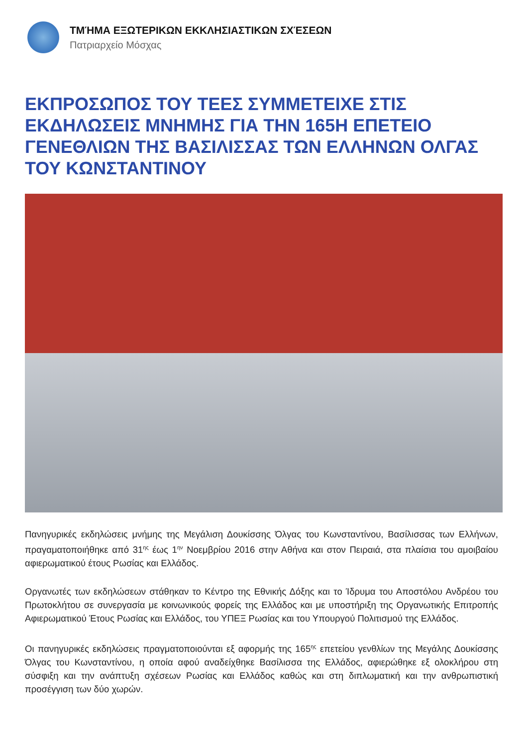ΤΜΉΜΑ ΕΞΩΤΕΡΙΚΩΝ ΕΚΚΛΗΣΙΑΣΤΙΚΩΝ ΣΧΈΣΕΩΝ
Πατριαρχείο Μόσχας
ΕΚΠΡΟΣΩΠΟΣ ΤΟΥ ΤΕΕΣ ΣΥΜΜΕΤΕΙΧΕ ΣΤΙΣ ΕΚΔΗΛΩΣΕΙΣ ΜΝΗΜΗΣ ΓΙΑ ΤΗΝ 165Η ΕΠΕΤΕΙΟ ΓΕΝΕΘΛΙΩΝ ΤΗΣ ΒΑΣΙΛΙΣΣΑΣ ΤΩΝ ΕΛΛΗΝΩΝ ΟΛΓΑΣ ΤΟΥ ΚΩΝΣΤΑΝΤΙΝΟΥ
Πανηγυρικές εκδηλώσεις μνήμης της Μεγάλιση Δουκίσσης Όλγας του Κωνσταντίνου, Βασίλισσας των Ελλήνων, πραγαματοποιήθηκε από 31<sup>ης</sup> έως 1<sup>ην</sup> Νοεμβρίου 2016 στην Αθήνα και στον Πειραιά, στα πλαίσια του αμοιβαίου αφιερωματικού έτους Ρωσίας και Ελλάδος.
Οργανωτές των εκδηλώσεων στάθηκαν το Κέντρο της Εθνικής Δόξης και το Ίδρυμα του Αποστόλου Ανδρέου του Πρωτοκλήτου σε συνεργασία με κοινωνικούς φορείς της Ελλάδος και με υποστήριξη της Οργανωτικής Επιτροπής Αφιερωματικού Έτους Ρωσίας και Ελλάδος, του ΥΠΕΞ Ρωσίας και του Υπουργού Πολιτισμού της Ελλάδος.
Οι πανηγυρικές εκδηλώσεις πραγματοποιούνται εξ αφορμής της 165<sup>ης</sup> επετείου γενθλίων της Μεγάλης Δουκίσσης Όλγας του Κωνσταντίνου, η οποία αφού αναδείχθηκε Βασίλισσα της Ελλάδος, αφιερώθηκε εξ ολοκλήρου στη σύσφιξη και την ανάπτυξη σχέσεων Ρωσίας και Ελλάδος καθώς και στη διπλωματική και την ανθρωπιστική προσέγγιση των δύο χωρών.